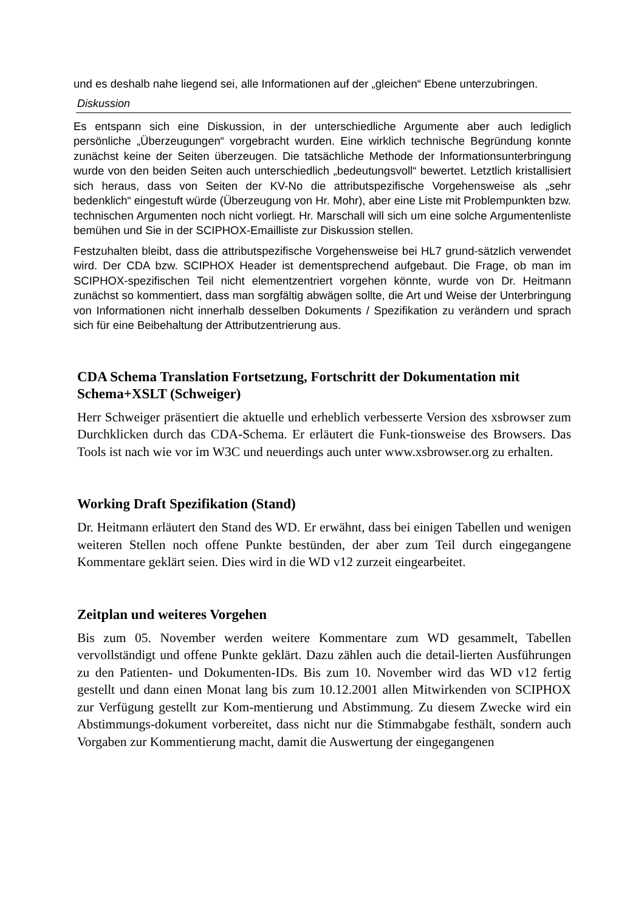und es deshalb nahe liegend sei, alle Informationen auf der „gleichen“ Ebene unterzubringen.
Diskussion
Es entspann sich eine Diskussion, in der unterschiedliche Argumente aber auch lediglich persönliche „Überzeugungen“ vorgebracht wurden. Eine wirklich technische Begründung konnte zunächst keine der Seiten überzeugen. Die tatsächliche Methode der Informationsunterbringung wurde von den beiden Seiten auch unterschiedlich „bedeutungsvoll“ bewertet. Letztlich kristallisiert sich heraus, dass von Seiten der KV-No die attributspezifische Vorgehensweise als „sehr bedenklich“ eingestuft würde (Überzeugung von Hr. Mohr), aber eine Liste mit Problempunkten bzw. technischen Argumenten noch nicht vorliegt. Hr. Marschall will sich um eine solche Argumentenliste bemühen und Sie in der SCIPHOX-Emailliste zur Diskussion stellen.
Festzuhalten bleibt, dass die attributspezifische Vorgehensweise bei HL7 grund-sätzlich verwendet wird. Der CDA bzw. SCIPHOX Header ist dementsprechend aufgebaut. Die Frage, ob man im SCIPHOX-spezifischen Teil nicht elementzentriert vorgehen könnte, wurde von Dr. Heitmann zunächst so kommentiert, dass man sorgfältig abwägen sollte, die Art und Weise der Unterbringung von Informationen nicht innerhalb desselben Dokuments / Spezifikation zu verändern und sprach sich für eine Beibehaltung der Attributzentrierung aus.
CDA Schema Translation Fortsetzung, Fortschritt der Dokumentation mit Schema+XSLT (Schweiger)
Herr Schweiger präsentiert die aktuelle und erheblich verbesserte Version des xsbrowser zum Durchklicken durch das CDA-Schema. Er erläutert die Funk-tionsweise des Browsers. Das Tools ist nach wie vor im W3C und neuerdings auch unter www.xsbrowser.org zu erhalten.
Working Draft Spezifikation (Stand)
Dr. Heitmann erläutert den Stand des WD. Er erwähnt, dass bei einigen Tabellen und wenigen weiteren Stellen noch offene Punkte bestünden, der aber zum Teil durch eingegangene Kommentare geklärt seien. Dies wird in die WD v12 zurzeit eingearbeitet.
Zeitplan und weiteres Vorgehen
Bis zum 05. November werden weitere Kommentare zum WD gesammelt, Tabellen vervollständigt und offene Punkte geklärt. Dazu zählen auch die detail-lierten Ausführungen zu den Patienten- und Dokumenten-IDs. Bis zum 10. November wird das WD v12 fertig gestellt und dann einen Monat lang bis zum 10.12.2001 allen Mitwirkenden von SCIPHOX zur Verfügung gestellt zur Kom-mentierung und Abstimmung. Zu diesem Zwecke wird ein Abstimmungs-dokument vorbereitet, dass nicht nur die Stimmabgabe festhält, sondern auch Vorgaben zur Kommentierung macht, damit die Auswertung der eingegangenen